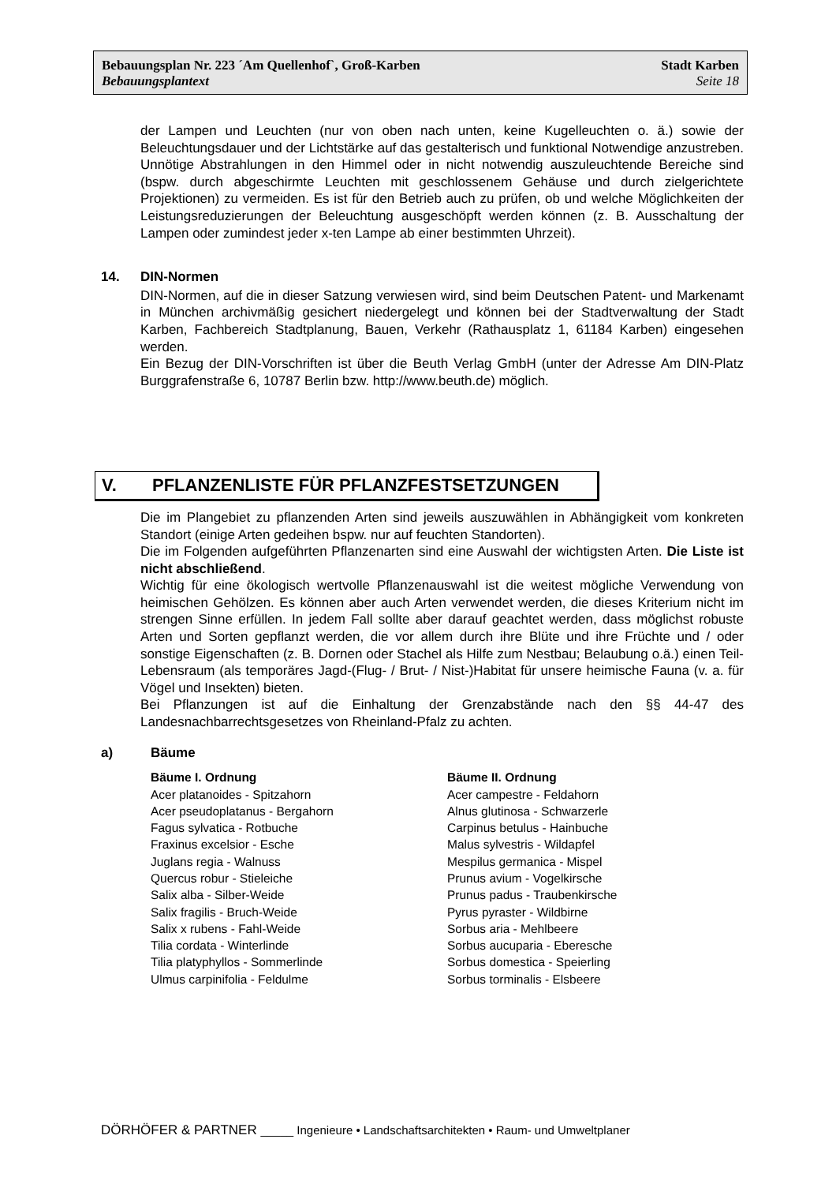Bebauungsplan Nr. 223 ´Am Quellenhof`, Groß-Karben Stadt Karben
Bebauungsplantext Seite 18
der Lampen und Leuchten (nur von oben nach unten, keine Kugelleuchten o. ä.) sowie der Beleuchtungsdauer und der Lichtstärke auf das gestalterisch und funktional Notwendige anzustreben. Unnötige Abstrahlungen in den Himmel oder in nicht notwendig auszuleuchtende Bereiche sind (bspw. durch abgeschirmte Leuchten mit geschlossenem Gehäuse und durch zielgerichtete Projektionen) zu vermeiden. Es ist für den Betrieb auch zu prüfen, ob und welche Möglichkeiten der Leistungsreduzierungen der Beleuchtung ausgeschöpft werden können (z. B. Ausschaltung der Lampen oder zumindest jeder x-ten Lampe ab einer bestimmten Uhrzeit).
14. DIN-Normen
DIN-Normen, auf die in dieser Satzung verwiesen wird, sind beim Deutschen Patent- und Markenamt in München archivmäßig gesichert niedergelegt und können bei der Stadtverwaltung der Stadt Karben, Fachbereich Stadtplanung, Bauen, Verkehr (Rathausplatz 1, 61184 Karben) eingesehen werden.
Ein Bezug der DIN-Vorschriften ist über die Beuth Verlag GmbH (unter der Adresse Am DIN-Platz Burggrafenstraße 6, 10787 Berlin bzw. http://www.beuth.de) möglich.
V. PFLANZENLISTE FÜR PFLANZFESTSETZUNGEN
Die im Plangebiet zu pflanzenden Arten sind jeweils auszuwählen in Abhängigkeit vom konkreten Standort (einige Arten gedeihen bspw. nur auf feuchten Standorten).
Die im Folgenden aufgeführten Pflanzenarten sind eine Auswahl der wichtigsten Arten. Die Liste ist nicht abschließend.
Wichtig für eine ökologisch wertvolle Pflanzenauswahl ist die weitest mögliche Verwendung von heimischen Gehölzen. Es können aber auch Arten verwendet werden, die dieses Kriterium nicht im strengen Sinne erfüllen. In jedem Fall sollte aber darauf geachtet werden, dass möglichst robuste Arten und Sorten gepflanzt werden, die vor allem durch ihre Blüte und ihre Früchte und / oder sonstige Eigenschaften (z. B. Dornen oder Stachel als Hilfe zum Nestbau; Belaubung o.ä.) einen Teil- Lebensraum (als temporäres Jagd-(Flug- / Brut- / Nist-)Habitat für unsere heimische Fauna (v. a. für Vögel und Insekten) bieten.
Bei Pflanzungen ist auf die Einhaltung der Grenzabstände nach den §§ 44-47 des Landesnachbarrechtsgesetzes von Rheinland-Pfalz zu achten.
a) Bäume
Bäume I. Ordnung
Acer platanoides - Spitzahorn
Acer pseudoplatanus - Bergahorn
Fagus sylvatica - Rotbuche
Fraxinus excelsior - Esche
Juglans regia - Walnuss
Quercus robur - Stieleiche
Salix alba - Silber-Weide
Salix fragilis - Bruch-Weide
Salix x rubens - Fahl-Weide
Tilia cordata - Winterlinde
Tilia platyphyllos - Sommerlinde
Ulmus carpinifolia - Feldulme
Bäume II. Ordnung
Acer campestre - Feldahorn
Alnus glutinosa - Schwarzerle
Carpinus betulus - Hainbuche
Malus sylvestris - Wildapfel
Mespilus germanica - Mispel
Prunus avium - Vogelkirsche
Prunus padus - Traubenkirsche
Pyrus pyraster - Wildbirne
Sorbus aria - Mehlbeere
Sorbus aucuparia - Eberesche
Sorbus domestica - Speierling
Sorbus torminalis - Elsbeere
DÖRHÖFER & PARTNER _____ Ingenieure • Landschaftsarchitekten • Raum- und Umweltplaner